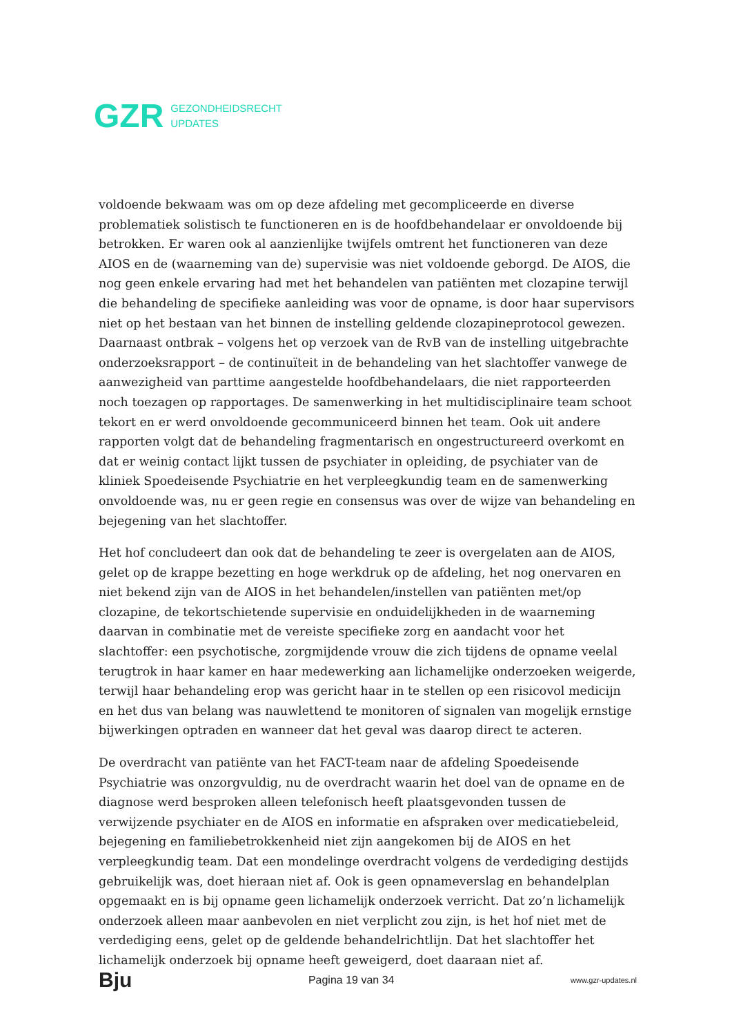GZR GEZONDHEIDSRECHT
UPDATES
voldoende bekwaam was om op deze afdeling met gecompliceerde en diverse problematiek solistisch te functioneren en is de hoofdbehandelaar er onvoldoende bij betrokken. Er waren ook al aanzienlijke twijfels omtrent het functioneren van deze AIOS en de (waarneming van de) supervisie was niet voldoende geborgd. De AIOS, die nog geen enkele ervaring had met het behandelen van patiënten met clozapine terwijl die behandeling de specifieke aanleiding was voor de opname, is door haar supervisors niet op het bestaan van het binnen de instelling geldende clozapineprotocol gewezen. Daarnaast ontbrak – volgens het op verzoek van de RvB van de instelling uitgebrachte onderzoeksrapport – de continuïteit in de behandeling van het slachtoffer vanwege de aanwezigheid van parttime aangestelde hoofdbehandelaars, die niet rapporteerden noch toezagen op rapportages. De samenwerking in het multidisciplinaire team schoot tekort en er werd onvoldoende gecommuniceerd binnen het team. Ook uit andere rapporten volgt dat de behandeling fragmentarisch en ongestructureerd overkomt en dat er weinig contact lijkt tussen de psychiater in opleiding, de psychiater van de kliniek Spoedeisende Psychiatrie en het verpleegkundig team en de samenwerking onvoldoende was, nu er geen regie en consensus was over de wijze van behandeling en bejegening van het slachtoffer.
Het hof concludeert dan ook dat de behandeling te zeer is overgelaten aan de AIOS, gelet op de krappe bezetting en hoge werkdruk op de afdeling, het nog onervaren en niet bekend zijn van de AIOS in het behandelen/instellen van patiënten met/op clozapine, de tekortschietende supervisie en onduidelijkheden in de waarneming daarvan in combinatie met de vereiste specifieke zorg en aandacht voor het slachtoffer: een psychotische, zorgmijdende vrouw die zich tijdens de opname veelal terugtrok in haar kamer en haar medewerking aan lichamelijke onderzoeken weigerde, terwijl haar behandeling erop was gericht haar in te stellen op een risicovol medicijn en het dus van belang was nauwlettend te monitoren of signalen van mogelijk ernstige bijwerkingen optraden en wanneer dat het geval was daarop direct te acteren.
De overdracht van patiënte van het FACT-team naar de afdeling Spoedeisende Psychiatrie was onzorgvuldig, nu de overdracht waarin het doel van de opname en de diagnose werd besproken alleen telefonisch heeft plaatsgevonden tussen de verwijzende psychiater en de AIOS en informatie en afspraken over medicatiebeleid, bejegening en familiebetrokkenheid niet zijn aangekomen bij de AIOS en het verpleegkundig team. Dat een mondelinge overdracht volgens de verdediging destijds gebruikelijk was, doet hieraan niet af. Ook is geen opnameverslag en behandelplan opgemaakt en is bij opname geen lichamelijk onderzoek verricht. Dat zo’n lichamelijk onderzoek alleen maar aanbevolen en niet verplicht zou zijn, is het hof niet met de verdediging eens, gelet op de geldende behandelrichtlijn. Dat het slachtoffer het lichamelijk onderzoek bij opname heeft geweigerd, doet daaraan niet af.
Bju Pagina 19 van 34 www.gzr-updates.nl